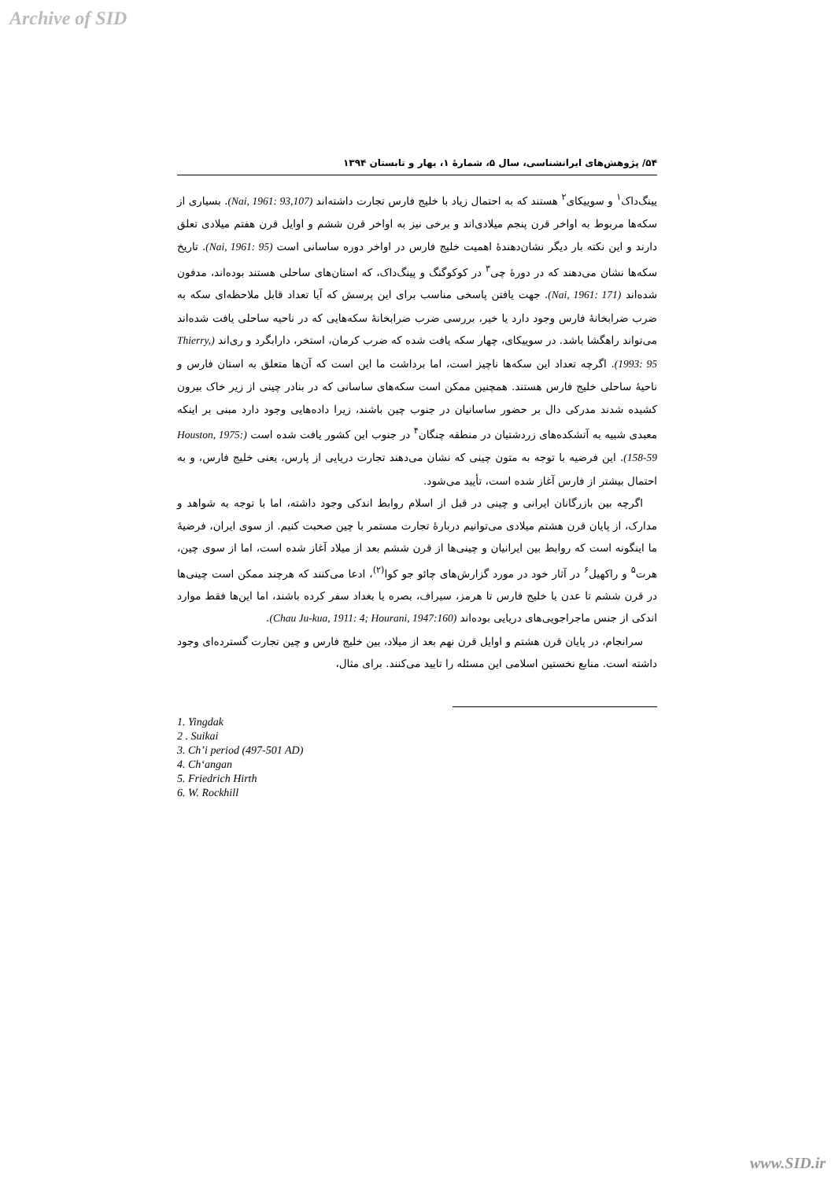Archive of SID
۵۴/ پژوهش‌های ایرانشناسی، سال ۵، شمارۀ ۱، بهار و تابستان ۱۳۹۴
یینگ‌داک<sup>۱</sup> و سوییکای<sup>۲</sup> هستند که به احتمال زیاد با خلیج فارس تجارت داشته‌اند (Nai, 1961: 93,107). بسیاری از سکه‌ها مربوط به اواخر قرن پنجم میلادی‌اند و برخی نیز به اواخر قرن ششم و اوایل قرن هفتم میلادی تعلق دارند و این نکته بار دیگر نشان‌دهندۀ اهمیت خلیج فارس در اواخر دوره ساسانی است (Nai, 1961: 95). تاریخ سکه‌ها نشان می‌دهند که در دورۀ چی<sup>۳</sup> در کوکوگنگ و پینگ‌داک، که استان‌های ساحلی هستند بوده‌اند، مدفون شده‌اند (Nai, 1961: 171). جهت یافتن پاسخی مناسب برای این پرسش که آیا تعداد قابل ملاحظه‌ای سکه به ضرب ضرابخانۀ فارس وجود دارد یا خیر، بررسی ضرب ضرابخانۀ سکه‌هایی که در ناحیه ساحلی یافت شده‌اند می‌تواند راهگشا باشد. در سوییکای، چهار سکه یافت شده که ضرب کرمان، استخر، دارابگرد و ری‌اند (Thierry, 1993: 95). اگرچه تعداد این سکه‌ها ناچیز است، اما برداشت ما این است که آن‌ها متعلق به استان فارس و ناحیۀ ساحلی خلیج فارس هستند. همچنین ممکن است سکه‌های ساسانی که در بنادر چینی از زیر خاک بیرون کشیده شدند مدرکی دال بر حضور ساسانیان در جنوب چین باشند، زیرا داده‌هایی وجود دارد مبنی بر اینکه معبدی شبیه به آتشکده‌های زردشتیان در منطقه چنگان<sup>۴</sup> در جنوب این کشور یافت شده است (Houston, 1975: 158-59). این فرضیه با توجه به متون چینی که نشان می‌دهند تجارت دریایی از پارس، یعنی خلیج فارس، و به احتمال بیشتر از فارس آغاز شده است، تأیید می‌شود.
اگرچه بین بازرگانان ایرانی و چینی در قبل از اسلام روابط اندکی وجود داشته، اما با توجه به شواهد و مدارک، از پایان قرن هشتم میلادی می‌توانیم دربارۀ تجارت مستمر با چین صحبت کنیم. از سوی ایران، فرضیۀ ما اینگونه است که روابط بین ایرانیان و چینی‌ها از قرن ششم بعد از میلاد آغاز شده است، اما از سوی چین، هرت<sup>۵</sup> و راکهیل<sup>۶</sup> در آثار خود در مورد گزارش‌های چائو جو کوا<sup>(۲)</sup>، ادعا می‌کنند که هرچند ممکن است چینی‌ها در قرن ششم تا عدن یا خلیج فارس تا هرمز، سیراف، بصره یا بغداد سفر کرده باشند، اما این‌ها فقط موارد اندکی از جنس ماجراجویی‌های دریایی بوده‌اند (Chau Ju-kua, 1911: 4; Hourani, 1947:160).
سرانجام، در پایان قرن هشتم و اوایل قرن نهم بعد از میلاد، بین خلیج فارس و چین تجارت گسترده‌ای وجود داشته است. منابع نخستین اسلامی این مسئله را تایید می‌کنند. برای مثال،
1. Yingdak
2 . Suikai
3. Ch’i period (497-501 AD)
4. Ch‘angan
5. Friedrich Hirth
6. W. Rockhill
www.SID.ir